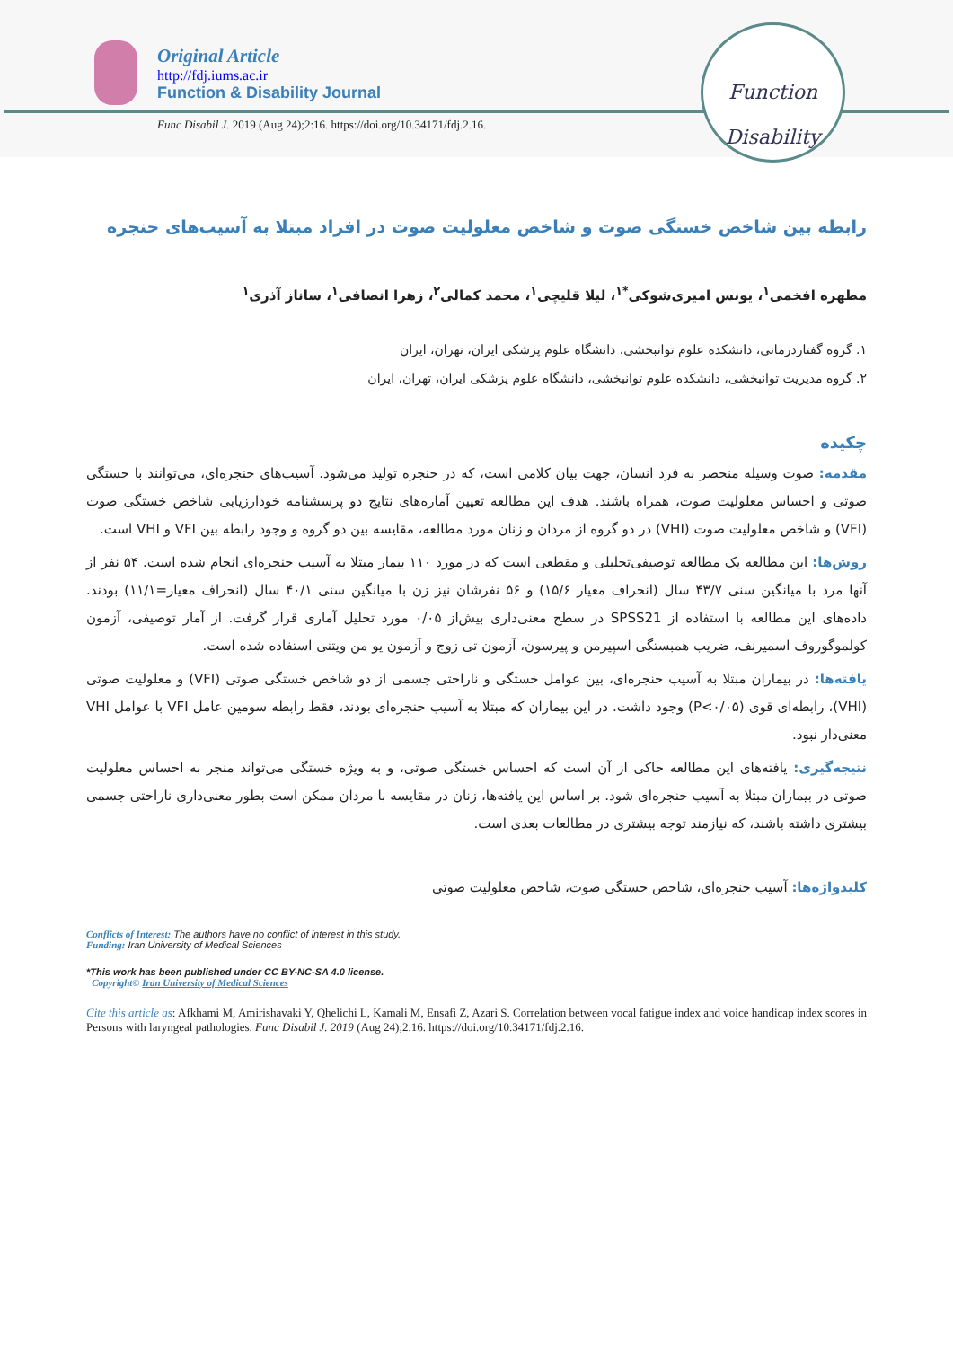Original Article
http://fdj.iums.ac.ir
Function & Disability Journal
Func Disabil J. 2019 (Aug 24);2:16. https://doi.org/10.34171/fdj.2.16.
Function
Disability
رابطه بین شاخص خستگی صوت و شاخص معلولیت صوت در افراد مبتلا به آسیب‌های حنجره
مطهره افخمی<sup>۱</sup>، یونس امیری‌شوکی<sup>*۱</sup>، لیلا قلیچی<sup>۱</sup>، محمد کمالی<sup>۲</sup>، زهرا انصافی<sup>۱</sup>، ساناز آذری<sup>۱</sup>
۱. گروه گفتاردرمانی، دانشکده علوم توانبخشی، دانشگاه علوم پزشکی ایران، تهران، ایران
۲. گروه مدیریت توانبخشی، دانشکده علوم توانبخشی، دانشگاه علوم پزشکی ایران، تهران، ایران
چکیده
مقدمه: صوت وسیله منحصر به فرد انسان، جهت بیان کلامی است، که در حنجره تولید می‌شود. آسیب‌های حنجره‌ای، می‌توانند با خستگی صوتی و احساس معلولیت صوت، همراه باشند. هدف این مطالعه تعیین آماره‌های نتایج دو پرسشنامه خودارزیابی شاخص خستگی صوت (VFI) و شاخص معلولیت صوت (VHI) در دو گروه از مردان و زنان مورد مطالعه، مقایسه بین دو گروه و وجود رابطه بین VFI و VHI است.
روش‌ها: این مطالعه یک مطالعه توصیفی‌تحلیلی و مقطعی است که در مورد ۱۱۰ بیمار مبتلا به آسیب حنجره‌ای انجام شده است. ۵۴ نفر از آنها مرد با میانگین سنی ۴۳/۷ سال (انحراف معیار ۱۵/۶) و ۵۶ نفرشان نیز زن با میانگین سنی ۴۰/۱ سال (انحراف معیار=۱۱/۱) بودند. داده‌های این مطالعه با استفاده از SPSS21 در سطح معنی‌داری بیش‌از ۰/۰۵ مورد تحلیل آماری قرار گرفت. از آمار توصیفی، آزمون کولموگوروف اسمیرنف، ضریب همبستگی اسپیرمن و پیرسون، آزمون تی زوج و آزمون یو من ویتنی استفاده شده است.
یافته‌ها: در بیماران مبتلا به آسیب حنجره‌ای، بین عوامل خستگی و ناراحتی جسمی از دو شاخص خستگی صوتی (VFI) و معلولیت صوتی (VHI)، رابطه‌ای قوی (P<۰/۰۵) وجود داشت. در این بیماران که مبتلا به آسیب حنجره‌ای بودند، فقط رابطه سومین عامل VFI با عوامل VHI معنی‌دار نبود.
نتیجه‌گیری: یافته‌های این مطالعه حاکی از آن است که احساس خستگی صوتی، و به ویژه خستگی می‌تواند منجر به احساس معلولیت صوتی در بیماران مبتلا به آسیب حنجره‌ای شود. بر اساس این یافته‌ها، زنان در مقایسه با مردان ممکن است بطور معنی‌داری ناراحتی جسمی بیشتری داشته باشند، که نیازمند توجه بیشتری در مطالعات بعدی است.
کلیدواژه‌ها: آسیب حنجره‌ای، شاخص خستگی صوت، شاخص معلولیت صوتی
Conflicts of Interest: The authors have no conflict of interest in this study.
Funding: Iran University of Medical Sciences
*This work has been published under CC BY-NC-SA 4.0 license.
Copyright© Iran University of Medical Sciences
Cite this article as: Afkhami M, Amirishavaki Y, Qhelichi L, Kamali M, Ensafi Z, Azari S. Correlation between vocal fatigue index and voice handicap index scores in Persons with laryngeal pathologies. Func Disabil J. 2019 (Aug 24);2.16. https://doi.org/10.34171/fdj.2.16.